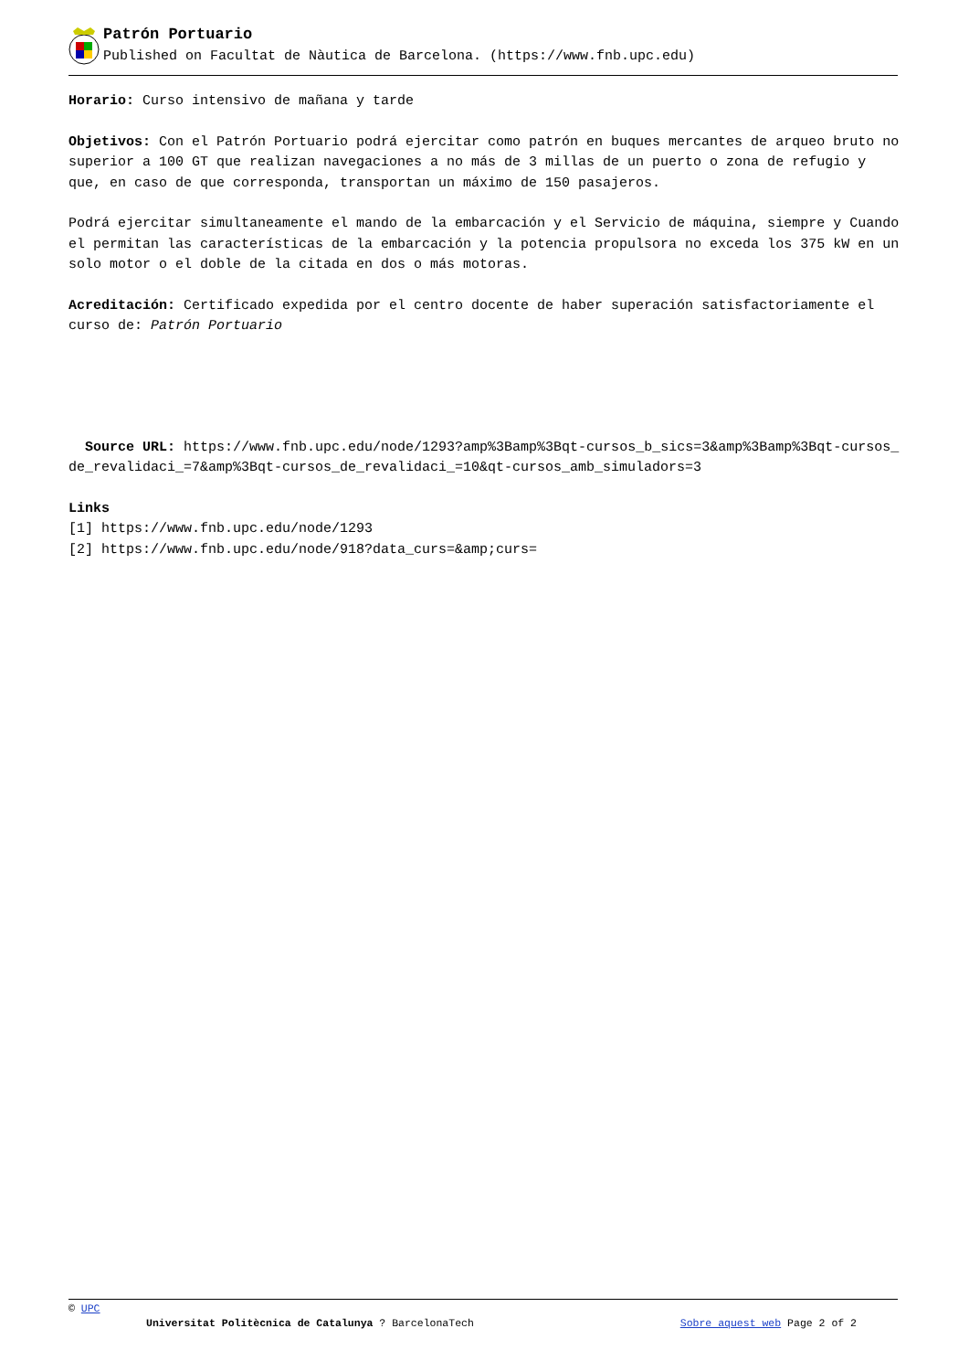Patrón Portuario
Published on Facultat de Nàutica de Barcelona. (https://www.fnb.upc.edu)
Horario: Curso intensivo de mañana y tarde
Objetivos: Con el Patrón Portuario podrá ejercitar como patrón en buques mercantes de arqueo bruto no superior a 100 GT que realizan navegaciones a no más de 3 millas de un puerto o zona de refugio y que, en caso de que corresponda, transportan un máximo de 150 pasajeros.
Podrá ejercitar simultaneamente el mando de la embarcación y el Servicio de máquina, siempre y Cuando el permitan las características de la embarcación y la potencia propulsora no exceda los 375 kW en un solo motor o el doble de la citada en dos o más motoras.
Acreditación: Certificado expedida por el centro docente de haber superación satisfactoriamente el curso de: Patrón Portuario
Source URL: https://www.fnb.upc.edu/node/1293?amp%3Bamp%3Bqt-cursos_b_sics=3&amp%3Bamp%3Bqt-cursos_de_revalidaci_=7&amp%3Bqt-cursos_de_revalidaci_=10&qt-cursos_amb_simuladors=3
Links
[1] https://www.fnb.upc.edu/node/1293
[2] https://www.fnb.upc.edu/node/918?data_curs=&amp;curs=
© UPC
Universitat Politècnica de Catalunya ? BarcelonaTech Sobre aquest web Page 2 of 2